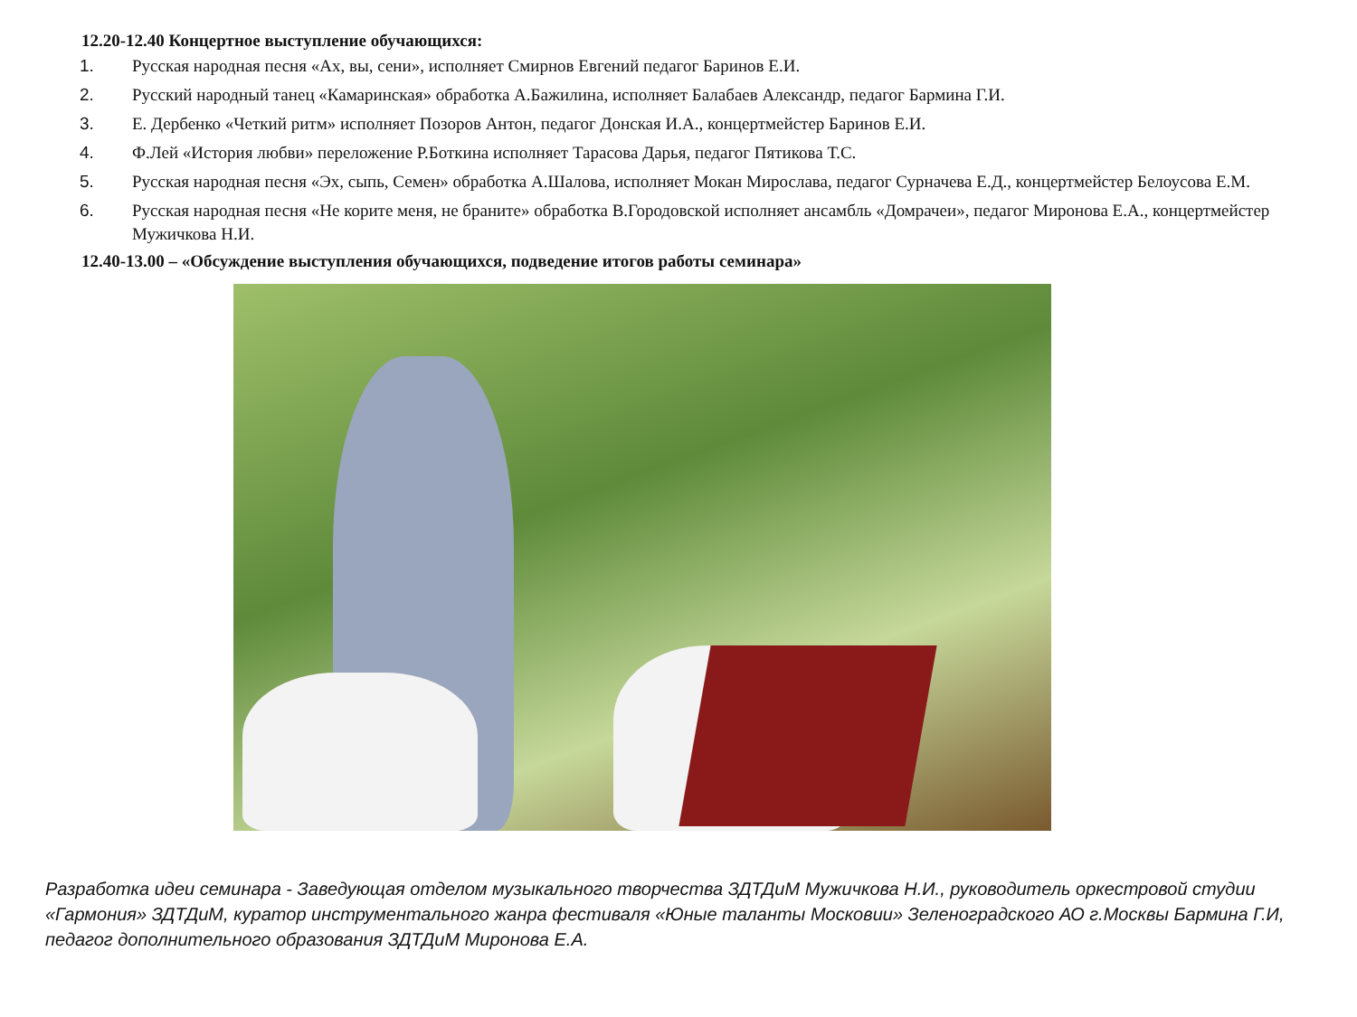12.20-12.40 Концертное выступление обучающихся:
1. Русская народная песня «Ах, вы, сени», исполняет Смирнов Евгений педагог Баринов Е.И.
2. Русский народный танец «Камаринская» обработка А.Бажилина, исполняет Балабаев Александр, педагог Бармина Г.И.
3. Е. Дербенко «Четкий ритм» исполняет Позоров Антон, педагог Донская И.А., концертмейстер Баринов Е.И.
4. Ф.Лей «История любви» переложение Р.Боткина исполняет Тарасова Дарья, педагог Пятикова Т.С.
5. Русская народная песня «Эх, сыпь, Семен» обработка А.Шалова, исполняет Мокан Мирослава, педагог Сурначева Е.Д., концертмейстер Белоусова Е.М.
6. Русская народная песня «Не корите меня, не браните» обработка В.Городовской исполняет ансамбль «Домрачеи», педагог Миронова Е.А., концертмейстер Мужичкова Н.И.
12.40-13.00 – «Обсуждение выступления обучающихся, подведение итогов работы семинара»
Разработка идеи семинара - Заведующая отделом музыкального творчества ЗДТДиМ Мужичкова Н.И., руководитель оркестровой студии «Гармония» ЗДТДиМ, куратор инструментального жанра фестиваля «Юные таланты Московии» Зеленоградского АО г.Москвы Бармина Г.И, педагог дополнительного образования ЗДТДиМ Миронова Е.А.